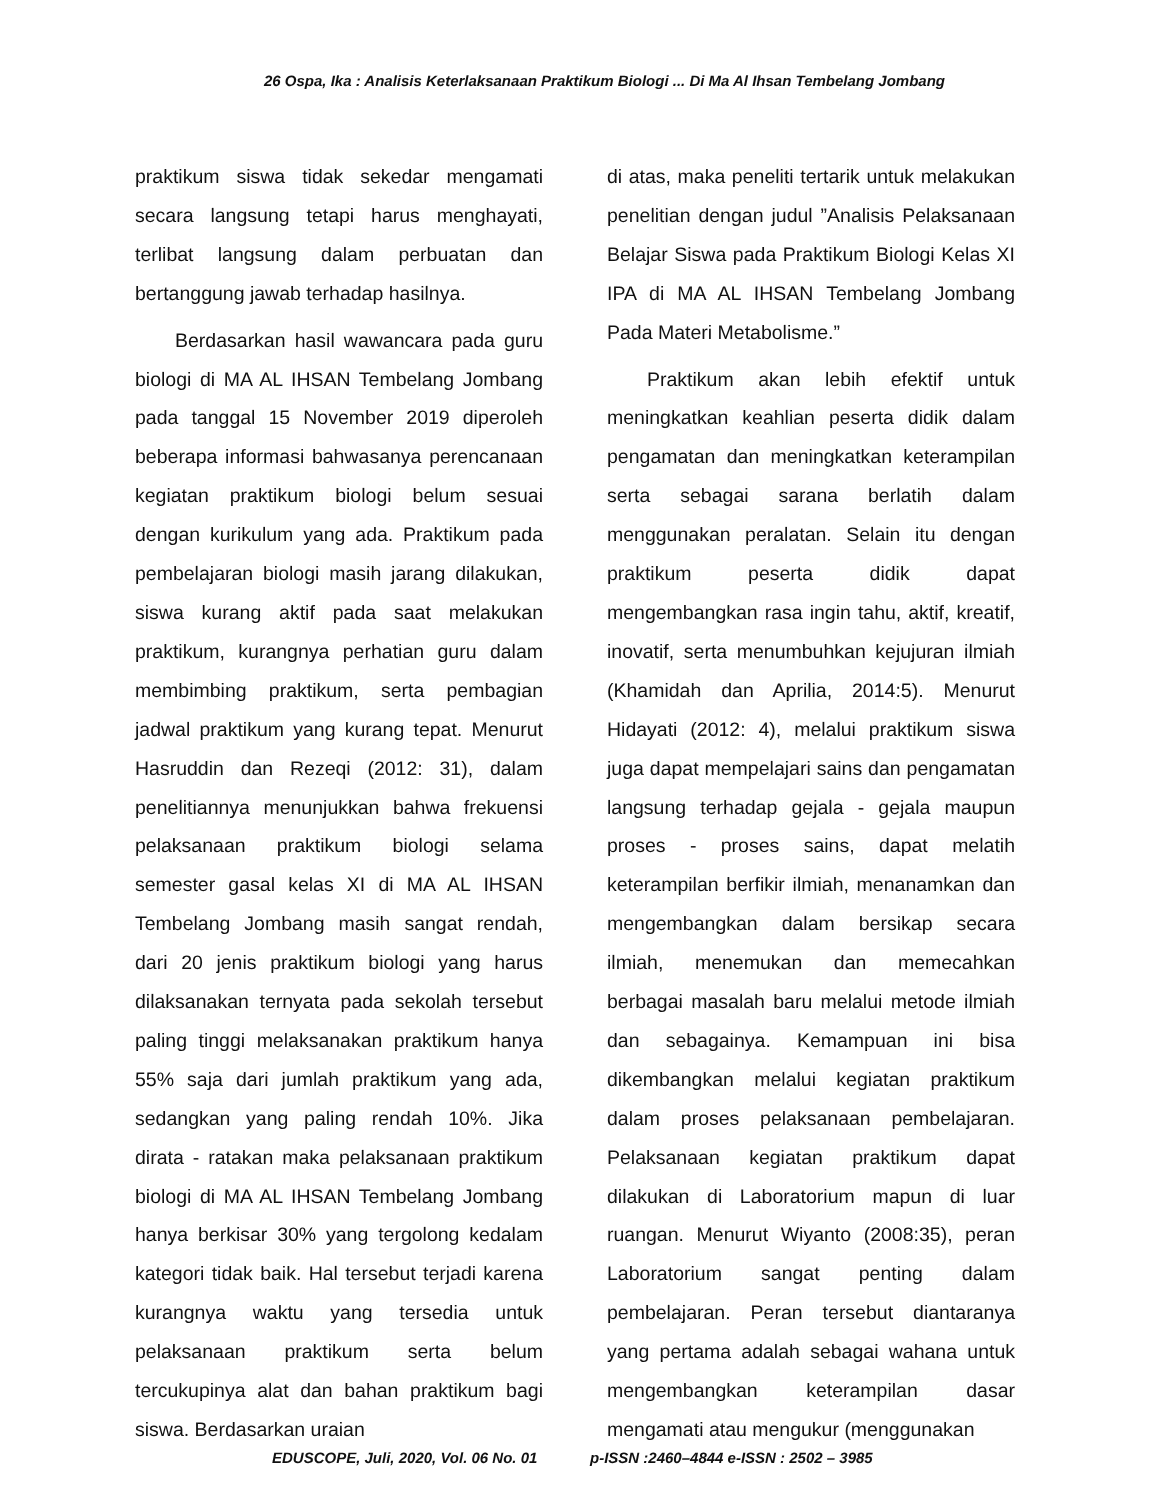26 Ospa, Ika : Analisis Keterlaksanaan Praktikum Biologi ... Di Ma Al Ihsan Tembelang Jombang
praktikum siswa tidak sekedar mengamati secara langsung tetapi harus menghayati, terlibat langsung dalam perbuatan dan bertanggung jawab terhadap hasilnya.
Berdasarkan hasil wawancara pada guru biologi di MA AL IHSAN Tembelang Jombang pada tanggal 15 November 2019 diperoleh beberapa informasi bahwasanya perencanaan kegiatan praktikum biologi belum sesuai dengan kurikulum yang ada. Praktikum pada pembelajaran biologi masih jarang dilakukan, siswa kurang aktif pada saat melakukan praktikum, kurangnya perhatian guru dalam membimbing praktikum, serta pembagian jadwal praktikum yang kurang tepat. Menurut Hasruddin dan Rezeqi (2012: 31), dalam penelitiannya menunjukkan bahwa frekuensi pelaksanaan praktikum biologi selama semester gasal kelas XI di MA AL IHSAN Tembelang Jombang masih sangat rendah, dari 20 jenis praktikum biologi yang harus dilaksanakan ternyata pada sekolah tersebut paling tinggi melaksanakan praktikum hanya 55% saja dari jumlah praktikum yang ada, sedangkan yang paling rendah 10%. Jika dirata - ratakan maka pelaksanaan praktikum biologi di MA AL IHSAN Tembelang Jombang hanya berkisar 30% yang tergolong kedalam kategori tidak baik. Hal tersebut terjadi karena kurangnya waktu yang tersedia untuk pelaksanaan praktikum serta belum tercukupinya alat dan bahan praktikum bagi siswa. Berdasarkan uraian
di atas, maka peneliti tertarik untuk melakukan penelitian dengan judul ”Analisis Pelaksanaan Belajar Siswa pada Praktikum Biologi Kelas XI IPA di MA AL IHSAN Tembelang Jombang Pada Materi Metabolisme.”
Praktikum akan lebih efektif untuk meningkatkan keahlian peserta didik dalam pengamatan dan meningkatkan keterampilan serta sebagai sarana berlatih dalam menggunakan peralatan. Selain itu dengan praktikum peserta didik dapat mengembangkan rasa ingin tahu, aktif, kreatif, inovatif, serta menumbuhkan kejujuran ilmiah (Khamidah dan Aprilia, 2014:5). Menurut Hidayati (2012: 4), melalui praktikum siswa juga dapat mempelajari sains dan pengamatan langsung terhadap gejala - gejala maupun proses - proses sains, dapat melatih keterampilan berfikir ilmiah, menanamkan dan mengembangkan dalam bersikap secara ilmiah, menemukan dan memecahkan berbagai masalah baru melalui metode ilmiah dan sebagainya. Kemampuan ini bisa dikembangkan melalui kegiatan praktikum dalam proses pelaksanaan pembelajaran. Pelaksanaan kegiatan praktikum dapat dilakukan di Laboratorium mapun di luar ruangan. Menurut Wiyanto (2008:35), peran Laboratorium sangat penting dalam pembelajaran. Peran tersebut diantaranya yang pertama adalah sebagai wahana untuk mengembangkan keterampilan dasar mengamati atau mengukur (menggunakan
EDUSCOPE, Juli, 2020, Vol. 06 No. 01 p-ISSN :2460–4844 e-ISSN : 2502 – 3985